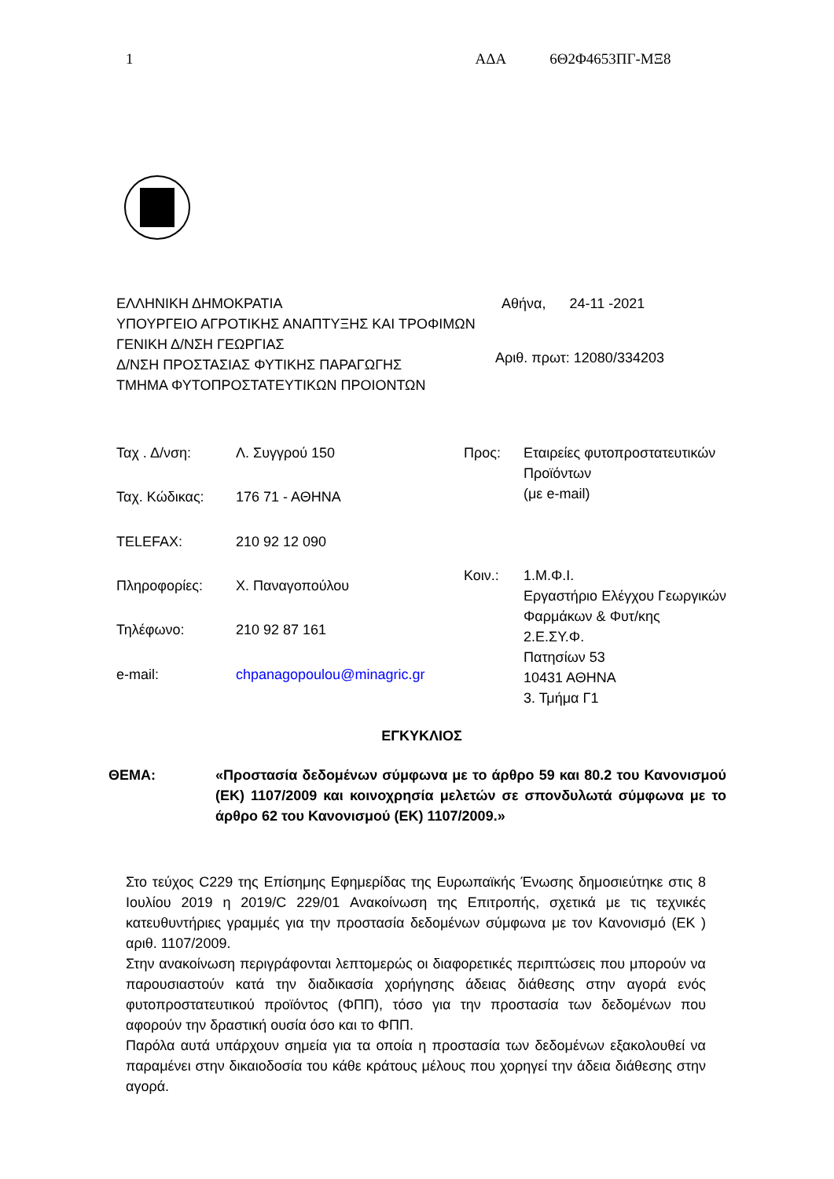1 ΑΔΑ 6Θ2Φ4653ΠΓ-ΜΞ8
ΕΛΛΗΝΙΚΗ ΔΗΜΟΚΡΑΤΙΑ
ΥΠΟΥΡΓΕΙΟ ΑΓΡΟΤΙΚΗΣ ΑΝΑΠΤΥΞΗΣ ΚΑΙ ΤΡΟΦΙΜΩΝ
ΓΕΝΙΚΗ Δ/ΝΣΗ ΓΕΩΡΓΙΑΣ
Δ/ΝΣΗ ΠΡΟΣΤΑΣΙΑΣ ΦΥΤΙΚΗΣ ΠΑΡΑΓΩΓΗΣ
ΤΜΗΜΑ ΦΥΤΟΠΡΟΣΤΑΤΕΥΤΙΚΩΝ ΠΡΟΙΟΝΤΩΝ
Αθήνα, 24-11 -2021
Αριθ. πρωτ: 12080/334203
| Ταχ . Δ/νση: | Λ. Συγγρού 150 |
| Ταχ. Κώδικας: | 176 71 - ΑΘΗΝΑ |
| TELEFAX: | 210 92 12 090 |
| Πληροφορίες: | Χ. Παναγοπούλου |
| Τηλέφωνο: | 210 92 87 161 |
| e-mail: | chpanagopoulou@minagric.gr |
| Προς: | Εταιρείες φυτοπροστατευτικών Προϊόντων (με e-mail) |
| Κοιν.: | 1.Μ.Φ.Ι. Εργαστήριο Ελέγχου Γεωργικών Φαρμάκων & Φυτ/κης 2.Ε.ΣΥ.Φ. Πατησίων 53 10431 ΑΘΗΝΑ 3. Τμήμα Γ1 |
ΕΓΚΥΚΛΙΟΣ
ΘΕΜΑ: «Προστασία δεδομένων σύμφωνα με το άρθρο 59 και 80.2 του Κανονισμού (ΕΚ) 1107/2009 και κοινοχρησία μελετών σε σπονδυλωτά σύμφωνα με το άρθρο 62 του Κανονισμού (ΕΚ) 1107/2009.»
Στο τεύχος C229 της Επίσημης Εφημερίδας της Ευρωπαϊκής Ένωσης δημοσιεύτηκε στις 8 Ιουλίου 2019 η 2019/C 229/01 Ανακοίνωση της Επιτροπής, σχετικά με τις τεχνικές κατευθυντήριες γραμμές για την προστασία δεδομένων σύμφωνα με τον Κανονισμό (ΕΚ ) αριθ. 1107/2009.
Στην ανακοίνωση περιγράφονται λεπτομερώς οι διαφορετικές περιπτώσεις που μπορούν να παρουσιαστούν κατά την διαδικασία χορήγησης άδειας διάθεσης στην αγορά ενός φυτοπροστατευτικού προϊόντος (ΦΠΠ), τόσο για την προστασία των δεδομένων που αφορούν την δραστική ουσία όσο και το ΦΠΠ.
Παρόλα αυτά υπάρχουν σημεία για τα οποία η προστασία των δεδομένων εξακολουθεί να παραμένει στην δικαιοδοσία του κάθε κράτους μέλους που χορηγεί την άδεια διάθεσης στην αγορά.